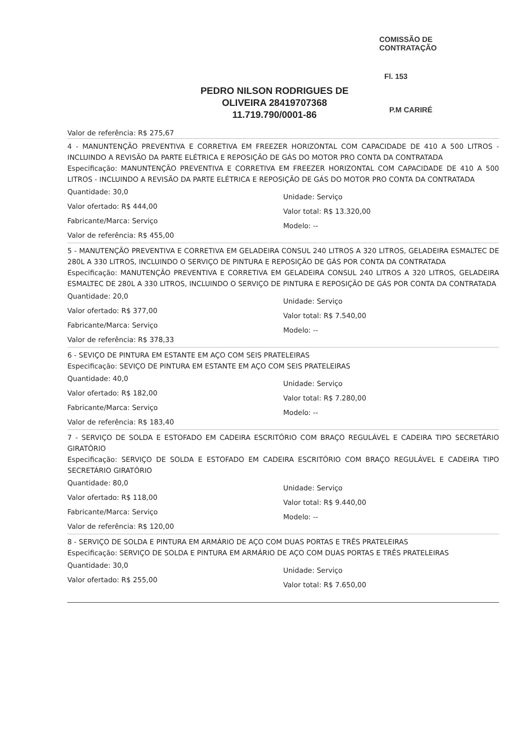PEDRO NILSON RODRIGUES DE OLIVEIRA 28419707368
11.719.790/0001-86
COMISSÃO DE CONTRATAÇÃO
Fl. 153
P.M CARIRÉ
Valor de referência: R$ 275,67
4 - MANUNTENÇÃO PREVENTIVA E CORRETIVA EM FREEZER HORIZONTAL COM CAPACIDADE DE 410 A 500 LITROS - INCLUINDO A REVISÃO DA PARTE ELÉTRICA E REPOSIÇÃO DE GÁS DO MOTOR PRO CONTA DA CONTRATADA
Especificação: MANUNTENÇÃO PREVENTIVA E CORRETIVA EM FREEZER HORIZONTAL COM CAPACIDADE DE 410 A 500 LITROS - INCLUINDO A REVISÃO DA PARTE ELÉTRICA E REPOSIÇÃO DE GÁS DO MOTOR PRO CONTA DA CONTRATADA
Quantidade: 30,0
Valor ofertado: R$ 444,00
Fabricante/Marca: Serviço
Valor de referência: R$ 455,00
Unidade: Serviço
Valor total: R$ 13.320,00
Modelo: --
5 - MANUTENÇÃO PREVENTIVA E CORRETIVA EM GELADEIRA CONSUL 240 LITROS A 320 LITROS, GELADEIRA ESMALTEC DE 280L A 330 LITROS, INCLUINDO O SERVIÇO DE PINTURA E REPOSIÇÃO DE GÁS POR CONTA DA CONTRATADA
Especificação: MANUTENÇÃO PREVENTIVA E CORRETIVA EM GELADEIRA CONSUL 240 LITROS A 320 LITROS, GELADEIRA ESMALTEC DE 280L A 330 LITROS, INCLUINDO O SERVIÇO DE PINTURA E REPOSIÇÃO DE GÁS POR CONTA DA CONTRATADA
Quantidade: 20,0
Valor ofertado: R$ 377,00
Fabricante/Marca: Serviço
Valor de referência: R$ 378,33
Unidade: Serviço
Valor total: R$ 7.540,00
Modelo: --
6 - SEVIÇO DE PINTURA EM ESTANTE EM AÇO COM SEIS PRATELEIRAS
Especificação: SEVIÇO DE PINTURA EM ESTANTE EM AÇO COM SEIS PRATELEIRAS
Quantidade: 40,0
Valor ofertado: R$ 182,00
Fabricante/Marca: Serviço
Valor de referência: R$ 183,40
Unidade: Serviço
Valor total: R$ 7.280,00
Modelo: --
7 - SERVIÇO DE SOLDA E ESTOFADO EM CADEIRA ESCRITÓRIO COM BRAÇO REGULÁVEL E CADEIRA TIPO SECRETÁRIO GIRATÓRIO
Especificação: SERVIÇO DE SOLDA E ESTOFADO EM CADEIRA ESCRITÓRIO COM BRAÇO REGULÁVEL E CADEIRA TIPO SECRETÁRIO GIRATÓRIO
Quantidade: 80,0
Valor ofertado: R$ 118,00
Fabricante/Marca: Serviço
Valor de referência: R$ 120,00
Unidade: Serviço
Valor total: R$ 9.440,00
Modelo: --
8 - SERVIÇO DE SOLDA E PINTURA EM ARMÁRIO DE AÇO COM DUAS PORTAS E TRÊS PRATELEIRAS
Especificação: SERVIÇO DE SOLDA E PINTURA EM ARMÁRIO DE AÇO COM DUAS PORTAS E TRÊS PRATELEIRAS
Quantidade: 30,0
Valor ofertado: R$ 255,00
Unidade: Serviço
Valor total: R$ 7.650,00